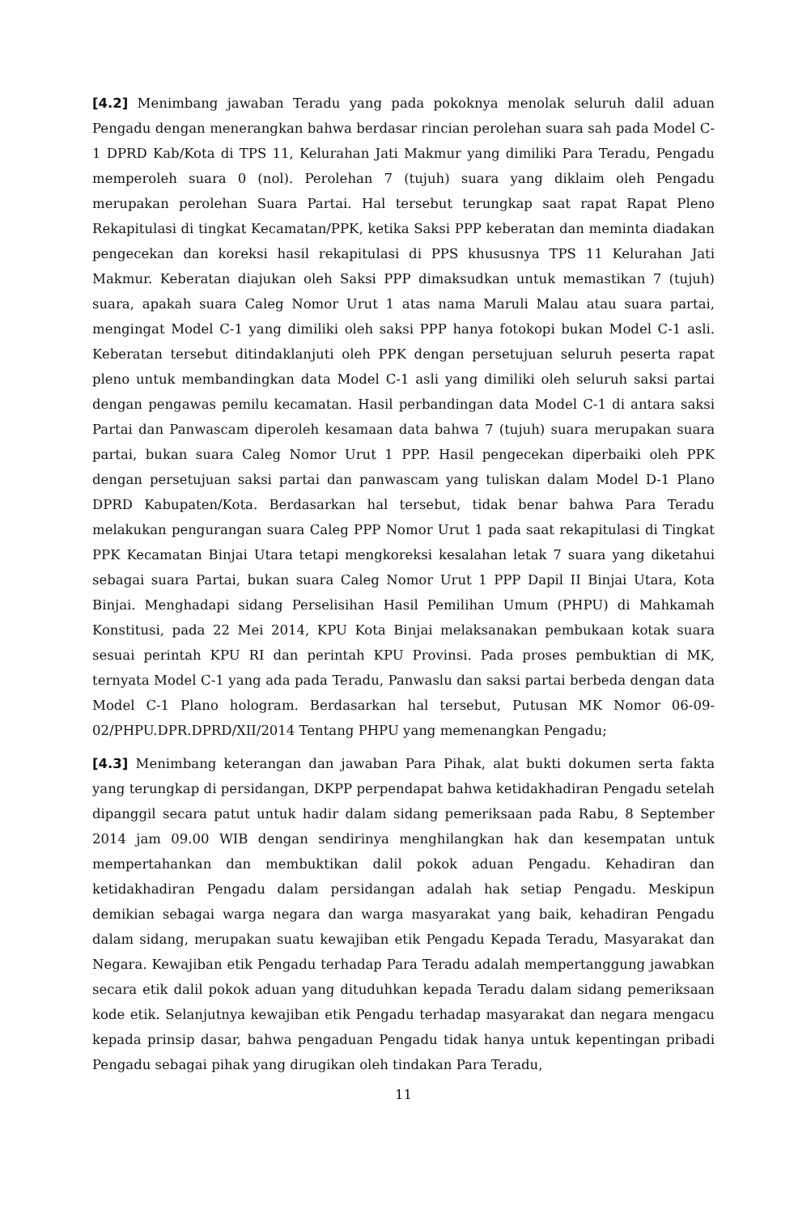[4.2] Menimbang jawaban Teradu yang pada pokoknya menolak seluruh dalil aduan Pengadu dengan menerangkan bahwa berdasar rincian perolehan suara sah pada Model C-1 DPRD Kab/Kota di TPS 11, Kelurahan Jati Makmur yang dimiliki Para Teradu, Pengadu memperoleh suara 0 (nol). Perolehan 7 (tujuh) suara yang diklaim oleh Pengadu merupakan perolehan Suara Partai. Hal tersebut terungkap saat rapat Rapat Pleno Rekapitulasi di tingkat Kecamatan/PPK, ketika Saksi PPP keberatan dan meminta diadakan pengecekan dan koreksi hasil rekapitulasi di PPS khususnya TPS 11 Kelurahan Jati Makmur. Keberatan diajukan oleh Saksi PPP dimaksudkan untuk memastikan 7 (tujuh) suara, apakah suara Caleg Nomor Urut 1 atas nama Maruli Malau atau suara partai, mengingat Model C-1 yang dimiliki oleh saksi PPP hanya fotokopi bukan Model C-1 asli. Keberatan tersebut ditindaklanjuti oleh PPK dengan persetujuan seluruh peserta rapat pleno untuk membandingkan data Model C-1 asli yang dimiliki oleh seluruh saksi partai dengan pengawas pemilu kecamatan. Hasil perbandingan data Model C-1 di antara saksi Partai dan Panwascam diperoleh kesamaan data bahwa 7 (tujuh) suara merupakan suara partai, bukan suara Caleg Nomor Urut 1 PPP. Hasil pengecekan diperbaiki oleh PPK dengan persetujuan saksi partai dan panwascam yang tuliskan dalam Model D-1 Plano DPRD Kabupaten/Kota. Berdasarkan hal tersebut, tidak benar bahwa Para Teradu melakukan pengurangan suara Caleg PPP Nomor Urut 1 pada saat rekapitulasi di Tingkat PPK Kecamatan Binjai Utara tetapi mengkoreksi kesalahan letak 7 suara yang diketahui sebagai suara Partai, bukan suara Caleg Nomor Urut 1 PPP Dapil II Binjai Utara, Kota Binjai. Menghadapi sidang Perselisihan Hasil Pemilihan Umum (PHPU) di Mahkamah Konstitusi, pada 22 Mei 2014, KPU Kota Binjai melaksanakan pembukaan kotak suara sesuai perintah KPU RI dan perintah KPU Provinsi. Pada proses pembuktian di MK, ternyata Model C-1 yang ada pada Teradu, Panwaslu dan saksi partai berbeda dengan data Model C-1 Plano hologram. Berdasarkan hal tersebut, Putusan MK Nomor 06-09-02/PHPU.DPR.DPRD/XII/2014 Tentang PHPU yang memenangkan Pengadu;
[4.3] Menimbang keterangan dan jawaban Para Pihak, alat bukti dokumen serta fakta yang terungkap di persidangan, DKPP perpendapat bahwa ketidakhadiran Pengadu setelah dipanggil secara patut untuk hadir dalam sidang pemeriksaan pada Rabu, 8 September 2014 jam 09.00 WIB dengan sendirinya menghilangkan hak dan kesempatan untuk mempertahankan dan membuktikan dalil pokok aduan Pengadu. Kehadiran dan ketidakhadiran Pengadu dalam persidangan adalah hak setiap Pengadu. Meskipun demikian sebagai warga negara dan warga masyarakat yang baik, kehadiran Pengadu dalam sidang, merupakan suatu kewajiban etik Pengadu Kepada Teradu, Masyarakat dan Negara. Kewajiban etik Pengadu terhadap Para Teradu adalah mempertanggung jawabkan secara etik dalil pokok aduan yang dituduhkan kepada Teradu dalam sidang pemeriksaan kode etik. Selanjutnya kewajiban etik Pengadu terhadap masyarakat dan negara mengacu kepada prinsip dasar, bahwa pengaduan Pengadu tidak hanya untuk kepentingan pribadi Pengadu sebagai pihak yang dirugikan oleh tindakan Para Teradu,
11